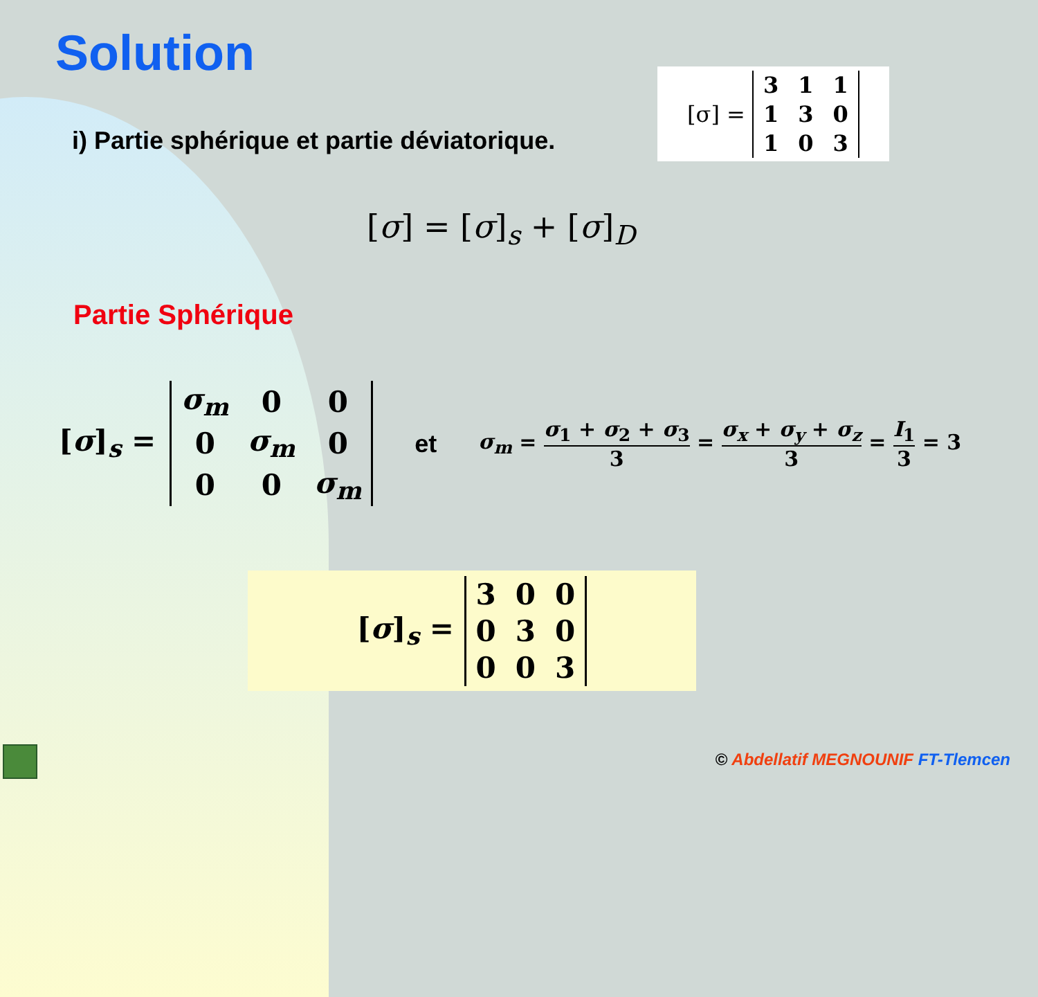Solution
i) Partie sphérique et partie déviatorique.
[σ] =
| 3 | 1 | 1 |
| 1 | 3 | 0 |
| 1 | 0 | 3 |
[σ] = [σ]<sub>s</sub> + [σ]<sub>D</sub>
Partie Sphérique
[σ]<sub>s</sub> =
| σ<sub>m</sub> | 0 | 0 |
| 0 | σ<sub>m</sub> | 0 |
| 0 | 0 | σ<sub>m</sub> |
et σ<sub>m</sub> = σ<sub>1</sub> + σ<sub>2</sub> + σ<sub>3</sub> 3 = σ<sub>x</sub> + σ<sub>y</sub> + σ<sub>z</sub> 3 = I<sub>1</sub> 3 = 3
[σ]<sub>s</sub> =
| 3 | 0 | 0 |
| 0 | 3 | 0 |
| 0 | 0 | 3 |
© Abdellatif MEGNOUNIF FT-Tlemcen